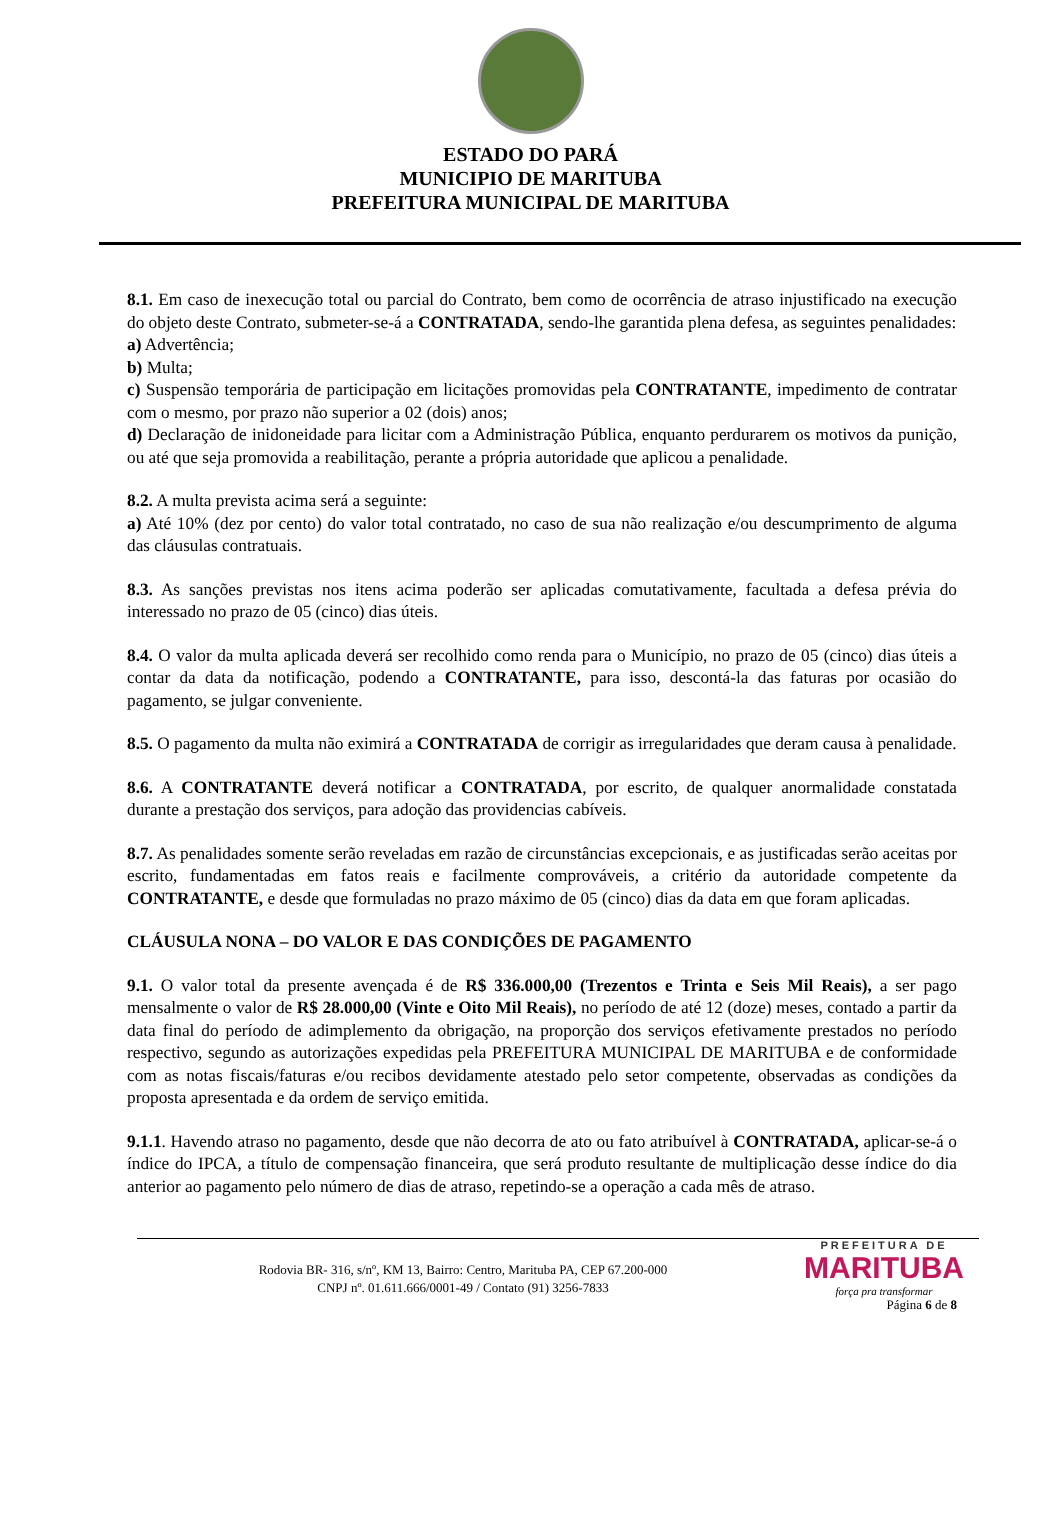ESTADO DO PARÁ
MUNICIPIO DE MARITUBA
PREFEITURA MUNICIPAL DE MARITUBA
8.1. Em caso de inexecução total ou parcial do Contrato, bem como de ocorrência de atraso injustificado na execução do objeto deste Contrato, submeter-se-á a CONTRATADA, sendo-lhe garantida plena defesa, as seguintes penalidades:
a) Advertência;
b) Multa;
c) Suspensão temporária de participação em licitações promovidas pela CONTRATANTE, impedimento de contratar com o mesmo, por prazo não superior a 02 (dois) anos;
d) Declaração de inidoneidade para licitar com a Administração Pública, enquanto perdurarem os motivos da punição, ou até que seja promovida a reabilitação, perante a própria autoridade que aplicou a penalidade.
8.2. A multa prevista acima será a seguinte:
a) Até 10% (dez por cento) do valor total contratado, no caso de sua não realização e/ou descumprimento de alguma das cláusulas contratuais.
8.3. As sanções previstas nos itens acima poderão ser aplicadas comutativamente, facultada a defesa prévia do interessado no prazo de 05 (cinco) dias úteis.
8.4. O valor da multa aplicada deverá ser recolhido como renda para o Município, no prazo de 05 (cinco) dias úteis a contar da data da notificação, podendo a CONTRATANTE, para isso, descontá-la das faturas por ocasião do pagamento, se julgar conveniente.
8.5. O pagamento da multa não eximirá a CONTRATADA de corrigir as irregularidades que deram causa à penalidade.
8.6. A CONTRATANTE deverá notificar a CONTRATADA, por escrito, de qualquer anormalidade constatada durante a prestação dos serviços, para adoção das providencias cabíveis.
8.7. As penalidades somente serão reveladas em razão de circunstâncias excepcionais, e as justificadas serão aceitas por escrito, fundamentadas em fatos reais e facilmente comprováveis, a critério da autoridade competente da CONTRATANTE, e desde que formuladas no prazo máximo de 05 (cinco) dias da data em que foram aplicadas.
CLÁUSULA NONA – DO VALOR E DAS CONDIÇÕES DE PAGAMENTO
9.1. O valor total da presente avençada é de R$ 336.000,00 (Trezentos e Trinta e Seis Mil Reais), a ser pago mensalmente o valor de R$ 28.000,00 (Vinte e Oito Mil Reais), no período de até 12 (doze) meses, contado a partir da data final do período de adimplemento da obrigação, na proporção dos serviços efetivamente prestados no período respectivo, segundo as autorizações expedidas pela PREFEITURA MUNICIPAL DE MARITUBA e de conformidade com as notas fiscais/faturas e/ou recibos devidamente atestado pelo setor competente, observadas as condições da proposta apresentada e da ordem de serviço emitida.
9.1.1. Havendo atraso no pagamento, desde que não decorra de ato ou fato atribuível à CONTRATADA, aplicar-se-á o índice do IPCA, a título de compensação financeira, que será produto resultante de multiplicação desse índice do dia anterior ao pagamento pelo número de dias de atraso, repetindo-se a operação a cada mês de atraso.
Rodovia BR- 316, s/nº, KM 13, Bairro: Centro, Marituba PA, CEP 67.200-000
CNPJ nº. 01.611.666/0001-49 / Contato (91) 3256-7833
PREFEITURA DE
MARITUBA
força pra transformar
Página 6 de 8